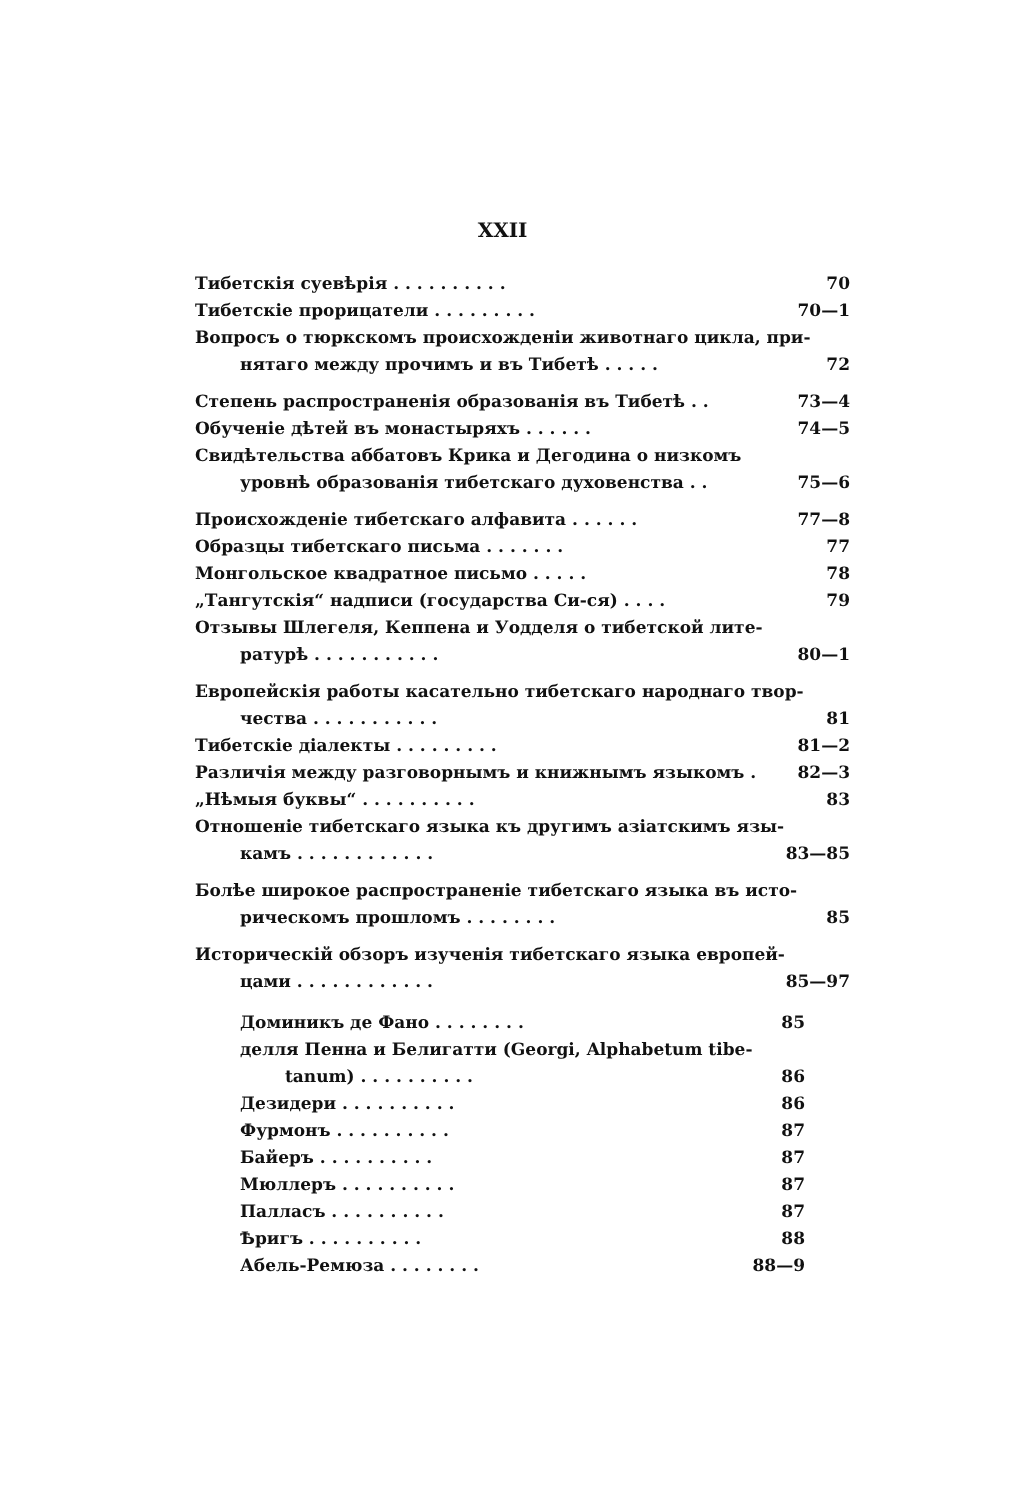XXII
Тибетскія суевѣрія . . . . . . . . . . 70
Тибетскіе прорицатели . . . . . . . . . 70—1
Вопросъ о тюркскомъ происхожденіи животнаго цикла, при-
нятаго между прочимъ и въ Тибетѣ . . . . . 72
Степень распространенія образованія въ Тибетѣ . . 73—4
Обученіе дѣтей въ монастыряхъ . . . . . . 74—5
Свидѣтельства аббатовъ Крика и Дегодина о низкомъ
уровнѣ образованія тибетскаго духовенства . . 75—6
Происхожденіе тибетскаго алфавита . . . . . . 77—8
Образцы тибетскаго письма . . . . . . . 77
Монгольское квадратное письмо . . . . . 78
„Тангутскія“ надписи (государства Си-ся) . . . . 79
Отзывы Шлегеля, Кеппена и Уодделя о тибетской лите-
ратурѣ . . . . . . . . . . . 80—1
Европейскія работы касательно тибетскаго народнаго твор-
чества . . . . . . . . . . . 81
Тибетскіе діалекты . . . . . . . . . 81—2
Различія между разговорнымъ и книжнымъ языкомъ . 82—3
„Нѣмыя буквы“ . . . . . . . . . . 83
Отношеніе тибетскаго языка къ другимъ азіатскимъ язы-
камъ . . . . . . . . . . . . 83—85
Болѣе широкое распространеніе тибетскаго языка въ исто-
рическомъ прошломъ . . . . . . . . 85
Историческій обзоръ изученія тибетскаго языка европей-
цами . . . . . . . . . . . . 85—97
Доминикъ де Фано . . . . . . . . 85
делля Пенна и Белигатти (Georgi, Alphabetum tibe-
tanum) . . . . . . . . . . 86
Дезидери . . . . . . . . . . 86
Фурмонъ . . . . . . . . . . 87
Байеръ . . . . . . . . . . 87
Мюллеръ . . . . . . . . . . 87
Палласъ . . . . . . . . . . 87
Ѣригъ . . . . . . . . . . 88
Абель-Ремюза . . . . . . . . 88—9